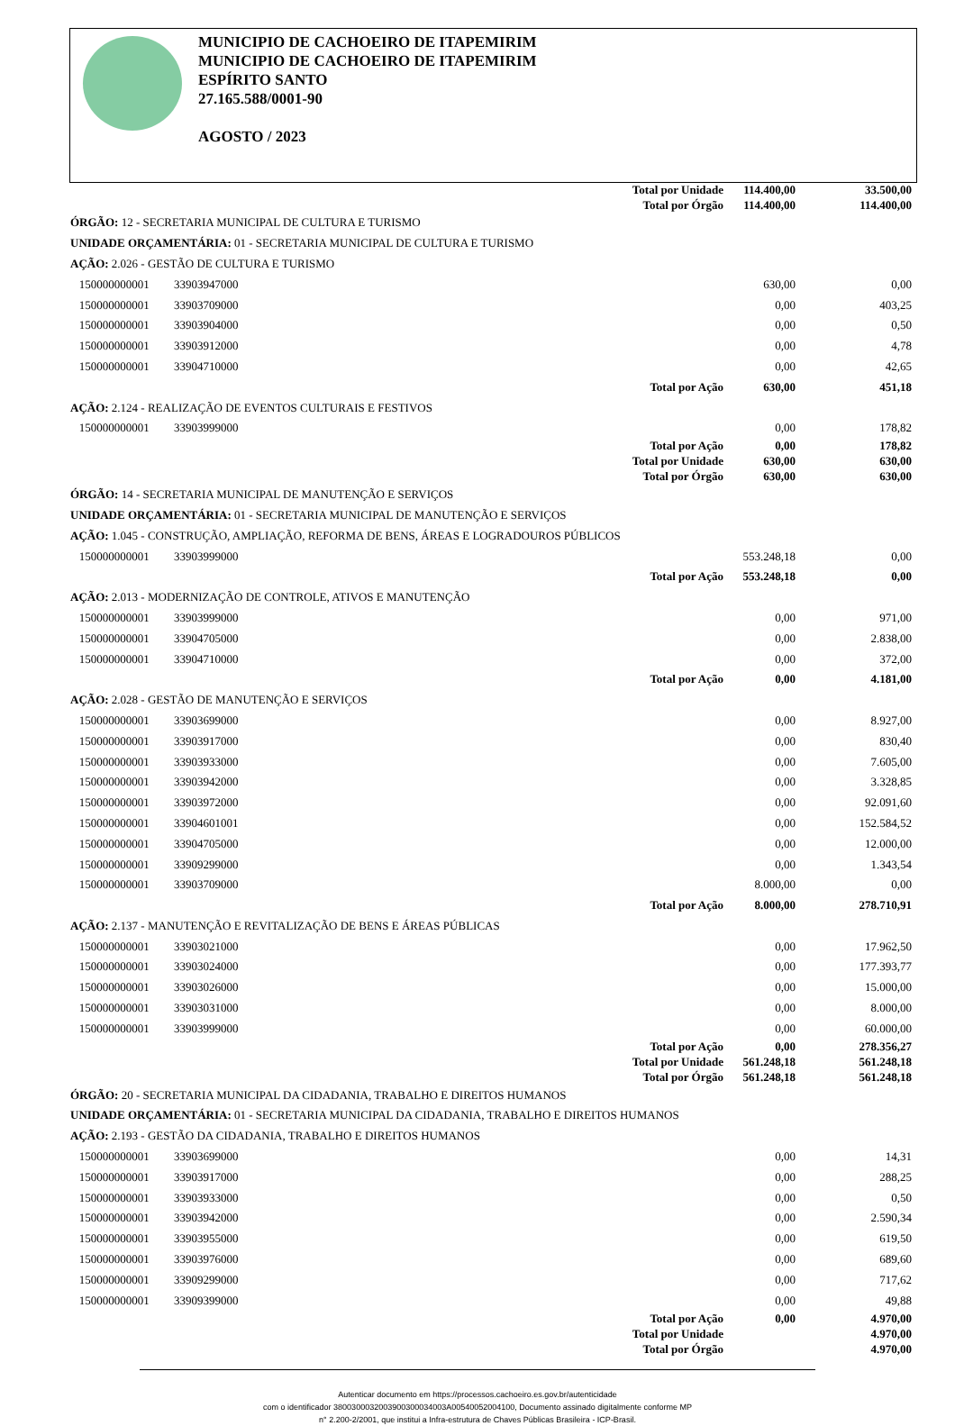MUNICIPIO DE CACHOEIRO DE ITAPEMIRIM
MUNICIPIO DE CACHOEIRO DE ITAPEMIRIM
ESPÍRITO SANTO
27.165.588/0001-90
AGOSTO / 2023
| | | Total por Unidade | 114.400,00 | 33.500,00 |
| | | Total por Órgão | 114.400,00 | 114.400,00 |
| ÓRGÃO: 12 - SECRETARIA MUNICIPAL DE CULTURA E TURISMO | | | | |
| UNIDADE ORÇAMENTÁRIA: 01 - SECRETARIA MUNICIPAL DE CULTURA E TURISMO | | | | |
| AÇÃO: 2.026 - GESTÃO DE CULTURA E TURISMO | | | | |
| 150000000001 | 33903947000 | | 630,00 | 0,00 |
| 150000000001 | 33903709000 | | 0,00 | 403,25 |
| 150000000001 | 33903904000 | | 0,00 | 0,50 |
| 150000000001 | 33903912000 | | 0,00 | 4,78 |
| 150000000001 | 33904710000 | | 0,00 | 42,65 |
| | | Total por Ação | 630,00 | 451,18 |
| AÇÃO: 2.124 - REALIZAÇÃO DE EVENTOS CULTURAIS E FESTIVOS | | | | |
| 150000000001 | 33903999000 | | 0,00 | 178,82 |
| | | Total por Ação | 0,00 | 178,82 |
| | | Total por Unidade | 630,00 | 630,00 |
| | | Total por Órgão | 630,00 | 630,00 |
| ÓRGÃO: 14 - SECRETARIA MUNICIPAL DE MANUTENÇÃO E SERVIÇOS | | | | |
| UNIDADE ORÇAMENTÁRIA: 01 - SECRETARIA MUNICIPAL DE MANUTENÇÃO E SERVIÇOS | | | | |
| AÇÃO: 1.045 - CONSTRUÇÃO, AMPLIAÇÃO, REFORMA DE BENS, ÁREAS E LOGRADOUROS PÚBLICOS | | | | |
| 150000000001 | 33903999000 | | 553.248,18 | 0,00 |
| | | Total por Ação | 553.248,18 | 0,00 |
| AÇÃO: 2.013 - MODERNIZAÇÃO DE CONTROLE, ATIVOS E MANUTENÇÃO | | | | |
| 150000000001 | 33903999000 | | 0,00 | 971,00 |
| 150000000001 | 33904705000 | | 0,00 | 2.838,00 |
| 150000000001 | 33904710000 | | 0,00 | 372,00 |
| | | Total por Ação | 0,00 | 4.181,00 |
| AÇÃO: 2.028 - GESTÃO DE MANUTENÇÃO E SERVIÇOS | | | | |
| 150000000001 | 33903699000 | | 0,00 | 8.927,00 |
| 150000000001 | 33903917000 | | 0,00 | 830,40 |
| 150000000001 | 33903933000 | | 0,00 | 7.605,00 |
| 150000000001 | 33903942000 | | 0,00 | 3.328,85 |
| 150000000001 | 33903972000 | | 0,00 | 92.091,60 |
| 150000000001 | 33904601001 | | 0,00 | 152.584,52 |
| 150000000001 | 33904705000 | | 0,00 | 12.000,00 |
| 150000000001 | 33909299000 | | 0,00 | 1.343,54 |
| 150000000001 | 33903709000 | | 8.000,00 | 0,00 |
| | | Total por Ação | 8.000,00 | 278.710,91 |
| AÇÃO: 2.137 - MANUTENÇÃO E REVITALIZAÇÃO DE BENS E ÁREAS PÚBLICAS | | | | |
| 150000000001 | 33903021000 | | 0,00 | 17.962,50 |
| 150000000001 | 33903024000 | | 0,00 | 177.393,77 |
| 150000000001 | 33903026000 | | 0,00 | 15.000,00 |
| 150000000001 | 33903031000 | | 0,00 | 8.000,00 |
| 150000000001 | 33903999000 | | 0,00 | 60.000,00 |
| | | Total por Ação | 0,00 | 278.356,27 |
| | | Total por Unidade | 561.248,18 | 561.248,18 |
| | | Total por Órgão | 561.248,18 | 561.248,18 |
| ÓRGÃO: 20 - SECRETARIA MUNICIPAL DA CIDADANIA, TRABALHO E DIREITOS HUMANOS | | | | |
| UNIDADE ORÇAMENTÁRIA: 01 - SECRETARIA MUNICIPAL DA CIDADANIA, TRABALHO E DIREITOS HUMANOS | | | | |
| AÇÃO: 2.193 - GESTÃO DA CIDADANIA, TRABALHO E DIREITOS HUMANOS | | | | |
| 150000000001 | 33903699000 | | 0,00 | 14,31 |
| 150000000001 | 33903917000 | | 0,00 | 288,25 |
| 150000000001 | 33903933000 | | 0,00 | 0,50 |
| 150000000001 | 33903942000 | | 0,00 | 2.590,34 |
| 150000000001 | 33903955000 | | 0,00 | 619,50 |
| 150000000001 | 33903976000 | | 0,00 | 689,60 |
| 150000000001 | 33909299000 | | 0,00 | 717,62 |
| 150000000001 | 33909399000 | | 0,00 | 49,88 |
| | | Total por Ação | 0,00 | 4.970,00 |
| | | Total por Unidade | | 4.970,00 |
| | | Total por Órgão | | 4.970,00 |
Autenticar documento em https://processos.cachoeiro.es.gov.br/autenticidade
com o identificador 3800300032003900300034003A00540052004100, Documento assinado digitalmente conforme MP
n° 2.200-2/2001, que institui a Infra-estrutura de Chaves Públicas Brasileira - ICP-Brasil.